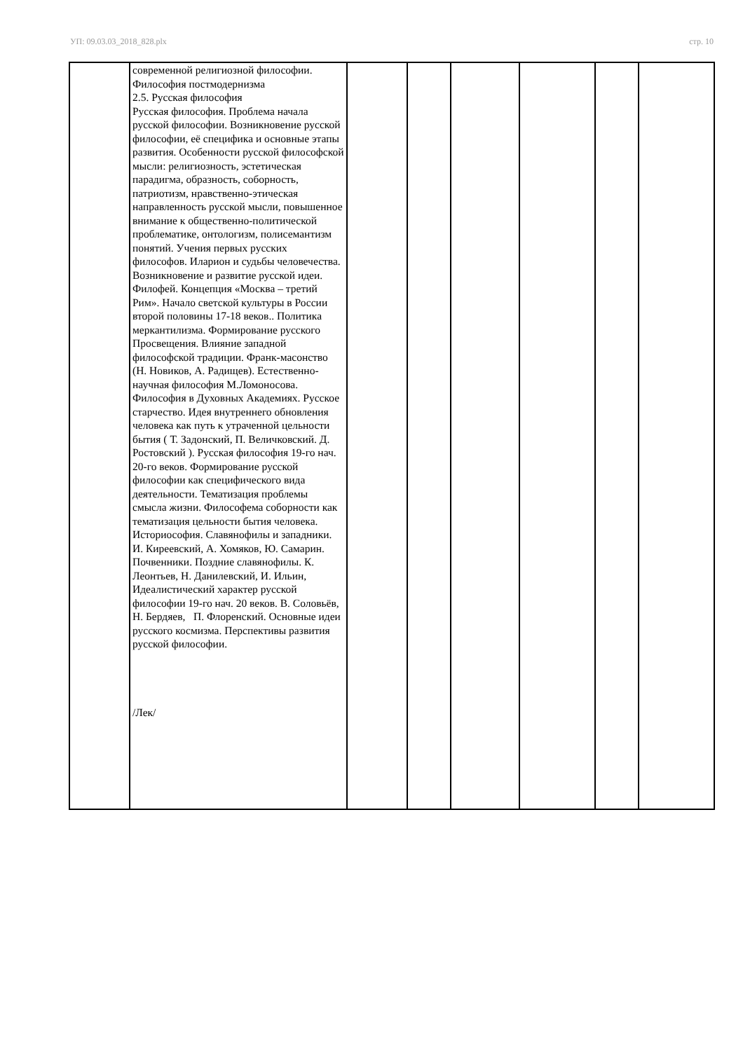УП: 09.03.03_2018_828.plx стр. 10
| | современной религиозной философии. Философия постмодернизма 2.5. Русская философия Русская философия. Проблема начала русской философии. Возникновение русской философии, её специфика и основные этапы развития. Особенности русской философской мысли: религиозность, эстетическая парадигма, образность, соборность, патриотизм, нравственно-этическая направленность русской мысли, повышенное внимание к общественно-политической проблематике, онтологизм, полисемантизм понятий. Учения первых русских философов. Иларион и судьбы человечества. Возникновение и развитие русской идеи. Филофей. Концепция «Москва – третий Рим». Начало светской культуры в России второй половины 17-18 веков.. Политика меркантилизма. Формирование русского Просвещения. Влияние западной философской традиции. Франк-масонство (Н. Новиков, А. Радищев). Естественно- научная философия М.Ломоносова. Философия в Духовных Академиях. Русское старчество. Идея внутреннего обновления человека как путь к утраченной цельности бытия ( Т. Задонский, П. Величковский. Д. Ростовский ). Русская философия 19-го нач. 20-го веков. Формирование русской философии как специфического вида деятельности. Тематизация проблемы смысла жизни. Философема соборности как тематизация цельности бытия человека. Историософия. Славянофилы и западники. И. Киреевский, А. Хомяков, Ю. Самарин. Почвенники. Поздние славянофилы. К. Леонтьев, Н. Данилевский, И. Ильин, Идеалистический характер русской философии 19-го нач. 20 веков. В. Соловьёв, Н. Бердяев, П. Флоренский. Основные идеи русского космизма. Перспективы развития русской философии. /Лек/ | | | | | | |